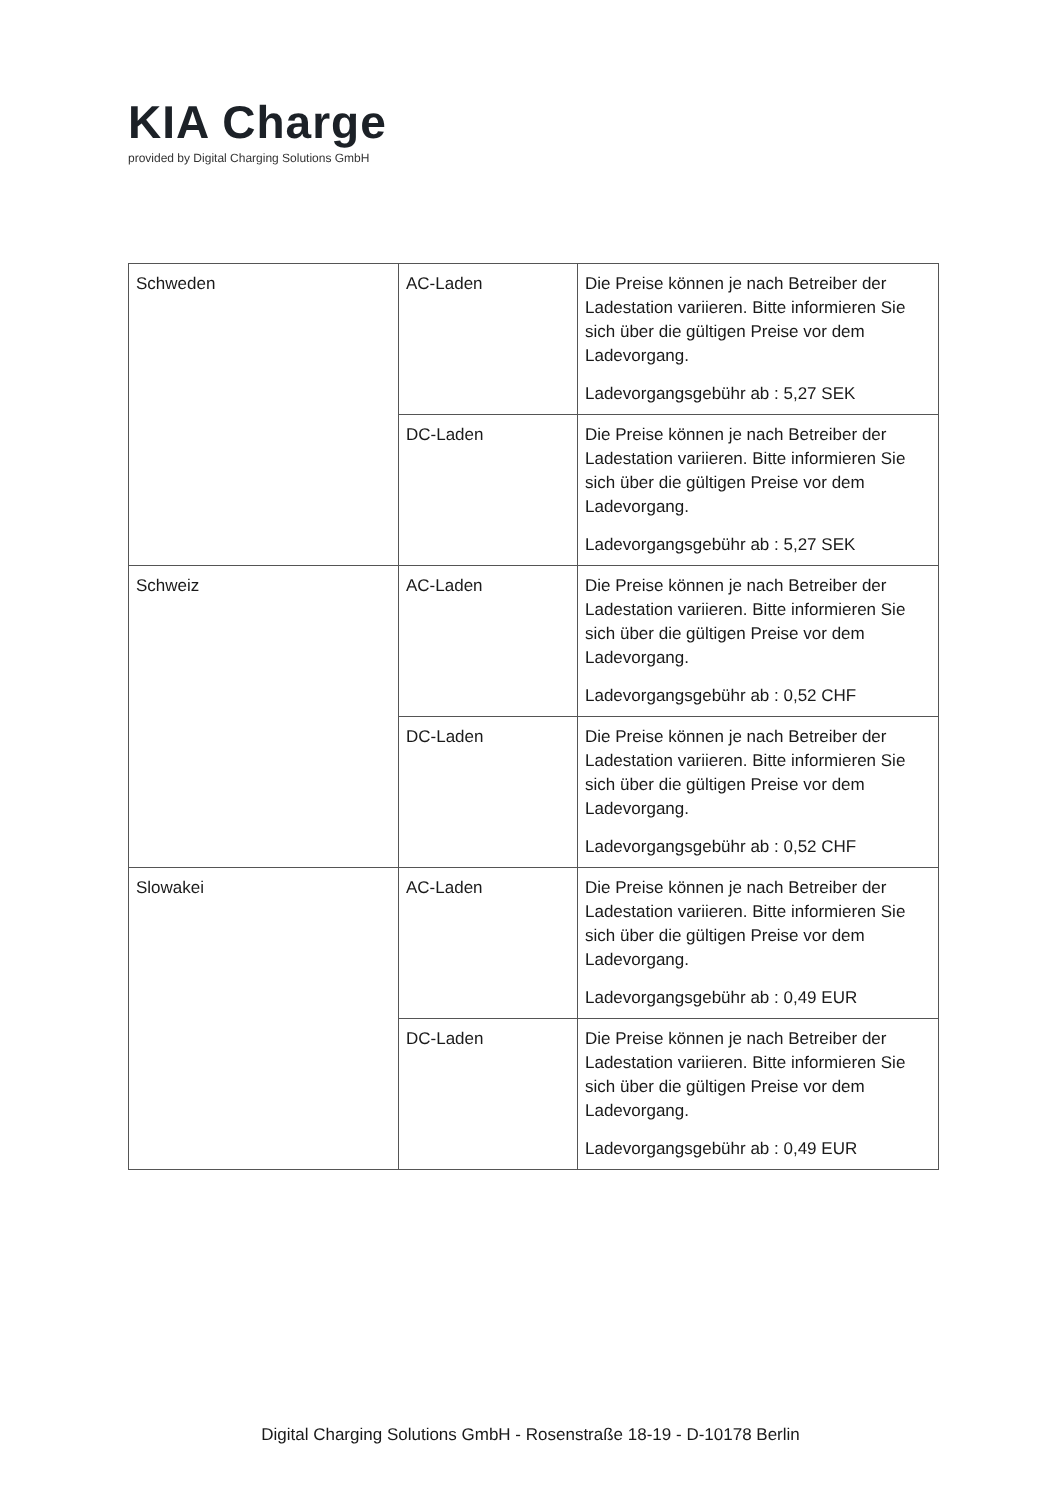KIA Charge
provided by Digital Charging Solutions GmbH
| Schweden | AC-Laden | Die Preise können je nach Betreiber der Ladestation variieren. Bitte informieren Sie sich über die gültigen Preise vor dem Ladevorgang. Ladevorgangsgebühr ab : 5,27 SEK |
| | DC-Laden | Die Preise können je nach Betreiber der Ladestation variieren. Bitte informieren Sie sich über die gültigen Preise vor dem Ladevorgang. Ladevorgangsgebühr ab : 5,27 SEK |
| Schweiz | AC-Laden | Die Preise können je nach Betreiber der Ladestation variieren. Bitte informieren Sie sich über die gültigen Preise vor dem Ladevorgang. Ladevorgangsgebühr ab : 0,52 CHF |
| | DC-Laden | Die Preise können je nach Betreiber der Ladestation variieren. Bitte informieren Sie sich über die gültigen Preise vor dem Ladevorgang. Ladevorgangsgebühr ab : 0,52 CHF |
| Slowakei | AC-Laden | Die Preise können je nach Betreiber der Ladestation variieren. Bitte informieren Sie sich über die gültigen Preise vor dem Ladevorgang. Ladevorgangsgebühr ab : 0,49 EUR |
| | DC-Laden | Die Preise können je nach Betreiber der Ladestation variieren. Bitte informieren Sie sich über die gültigen Preise vor dem Ladevorgang. Ladevorgangsgebühr ab : 0,49 EUR |
Digital Charging Solutions GmbH - Rosenstraße 18-19 - D-10178 Berlin